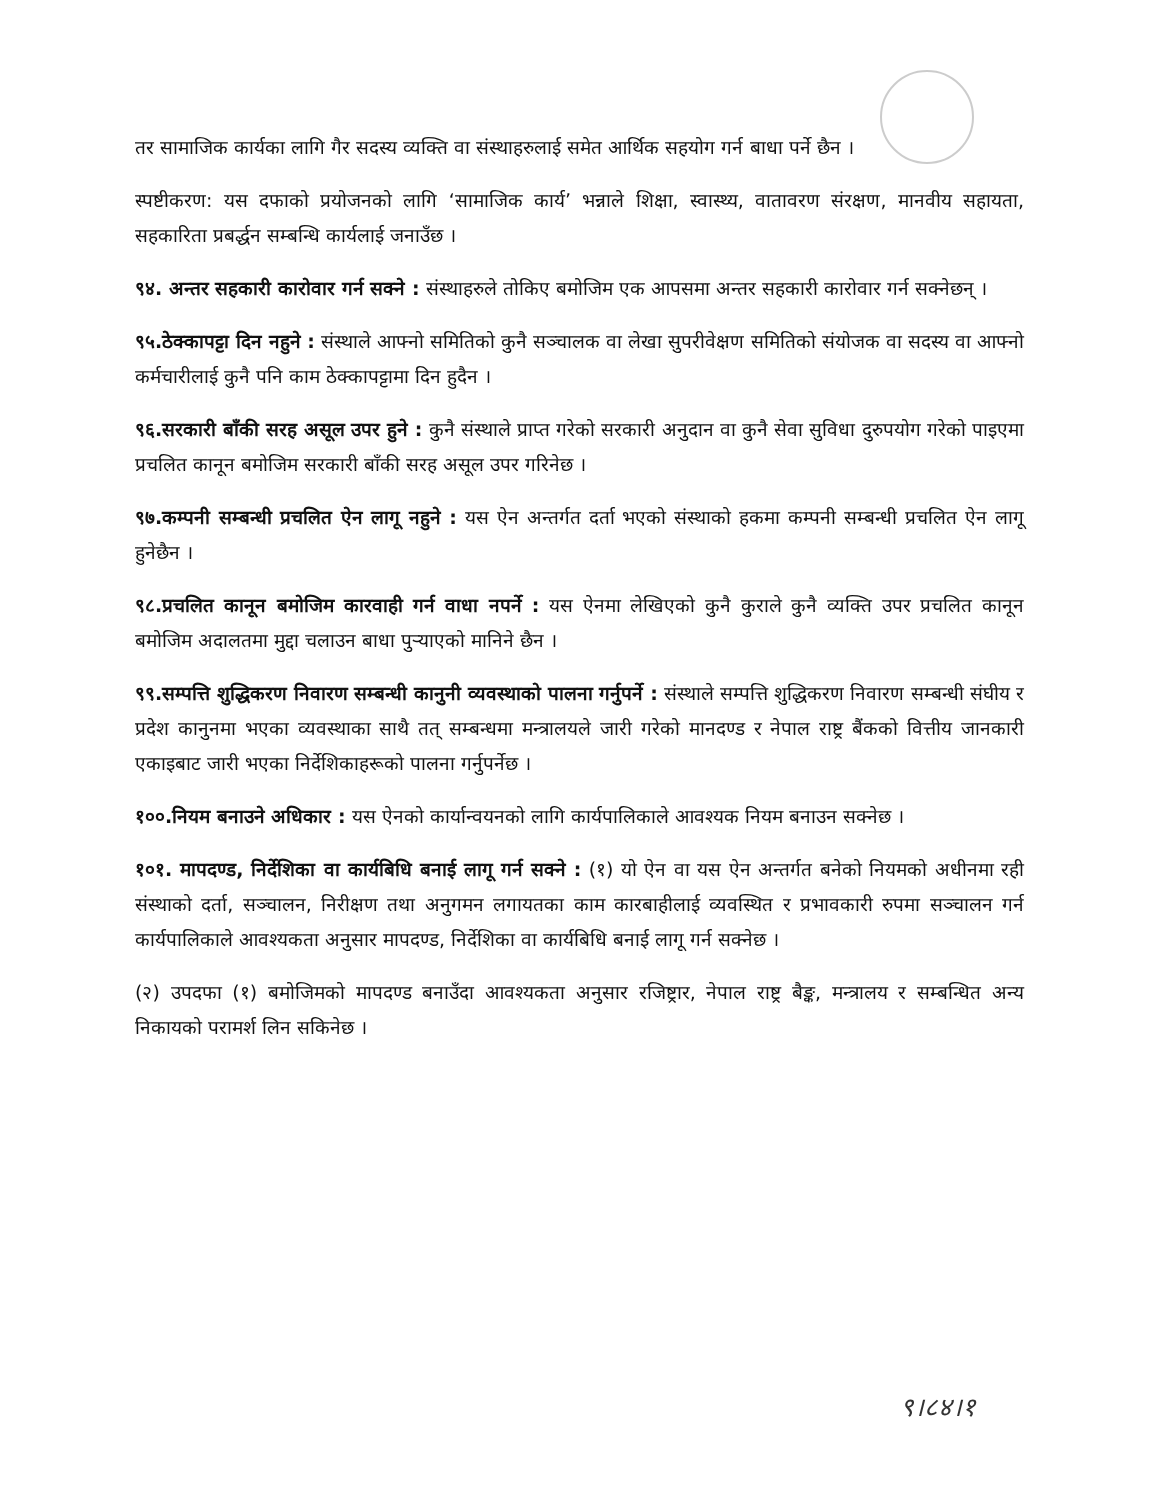तर सामाजिक कार्यका लागि गैर सदस्य व्यक्ति वा संस्थाहरुलाई समेत आर्थिक सहयोग गर्न बाधा पर्ने छैन ।
स्पष्टीकरण: यस दफाको प्रयोजनको लागि ‘सामाजिक कार्य’ भन्नाले शिक्षा, स्वास्थ्य, वातावरण संरक्षण, मानवीय सहायता, सहकारिता प्रबर्द्धन सम्बन्धि कार्यलाई जनाउँछ ।
९४. अन्तर सहकारी कारोवार गर्न सक्ने : संस्थाहरुले तोकिए बमोजिम एक आपसमा अन्तर सहकारी कारोवार गर्न सक्नेछन् ।
९५.ठेक्कापट्टा दिन नहुने : संस्थाले आफ्नो समितिको कुनै सञ्चालक वा लेखा सुपरीवेक्षण समितिको संयोजक वा सदस्य वा आफ्नो कर्मचारीलाई कुनै पनि काम ठेक्कापट्टामा दिन हुदैन ।
९६.सरकारी बाँकी सरह असूल उपर हुने : कुनै संस्थाले प्राप्त गरेको सरकारी अनुदान वा कुनै सेवा सुविधा दुरुपयोग गरेको पाइएमा प्रचलित कानून बमोजिम सरकारी बाँकी सरह असूल उपर गरिनेछ ।
९७.कम्पनी सम्बन्धी प्रचलित ऐन लागू नहुने : यस ऐन अन्तर्गत दर्ता भएको संस्थाको हकमा कम्पनी सम्बन्धी प्रचलित ऐन लागू हुनेछैन ।
९८.प्रचलित कानून बमोजिम कारवाही गर्न वाधा नपर्ने : यस ऐनमा लेखिएको कुनै कुराले कुनै व्यक्ति उपर प्रचलित कानून बमोजिम अदालतमा मुद्दा चलाउन बाधा पुर्‍याएको मानिने छैन ।
९९.सम्पत्ति शुद्धिकरण निवारण सम्बन्धी कानुनी व्यवस्थाको पालना गर्नुपर्ने : संस्थाले सम्पत्ति शुद्धिकरण निवारण सम्बन्धी संघीय र प्रदेश कानुनमा भएका व्यवस्थाका साथै तत् सम्बन्धमा मन्त्रालयले जारी गरेको मानदण्ड र नेपाल राष्ट्र बैंकको वित्तीय जानकारी एकाइबाट जारी भएका निर्देशिकाहरूको पालना गर्नुपर्नेछ ।
१००.नियम बनाउने अधिकार : यस ऐनको कार्यान्वयनको लागि कार्यपालिकाले आवश्यक नियम बनाउन सक्नेछ ।
१०१. मापदण्ड, निर्देशिका वा कार्यबिधि बनाई लागू गर्न सक्ने : (१) यो ऐन वा यस ऐन अन्तर्गत बनेको नियमको अधीनमा रही संस्थाको दर्ता, सञ्चालन, निरीक्षण तथा अनुगमन लगायतका काम कारबाहीलाई व्यवस्थित र प्रभावकारी रुपमा सञ्चालन गर्न कार्यपालिकाले आवश्यकता अनुसार मापदण्ड, निर्देशिका वा कार्यबिधि बनाई लागू गर्न सक्नेछ ।
(२) उपदफा (१) बमोजिमको मापदण्ड बनाउँदा आवश्यकता अनुसार रजिष्ट्रार, नेपाल राष्ट्र बैङ्क, मन्त्रालय र सम्बन्धित अन्य निकायको परामर्श लिन सकिनेछ ।
९।८४।१